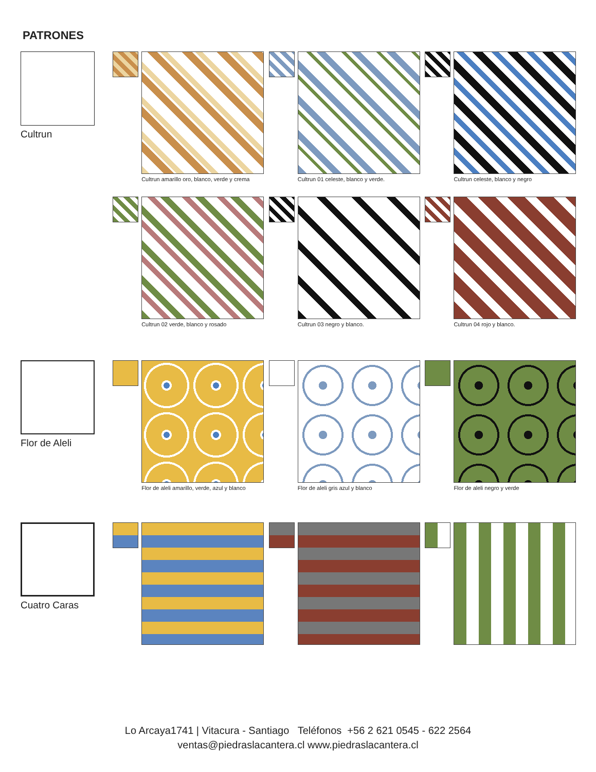PATRONES
Cultrun
Cultrun amarillo oro, blanco, verde y crema
Cultrun 01 celeste, blanco y verde.
Cultrun celeste, blanco y negro
Cultrun 02 verde, blanco y rosado
Cultrun 03 negro y blanco. Cultrun 04 rojo y blanco.
Flor de Aleli
Flor de aleli amarillo, verde, azul y blanco
Flor de aleli gris azul y blanco
Flor de aleli negro y verde
Cuatro Caras
Lo Arcaya1741 | Vitacura - Santiago Teléfonos +56 2 621 0545 - 622 2564
ventas@piedraslacantera.cl www.piedraslacantera.cl